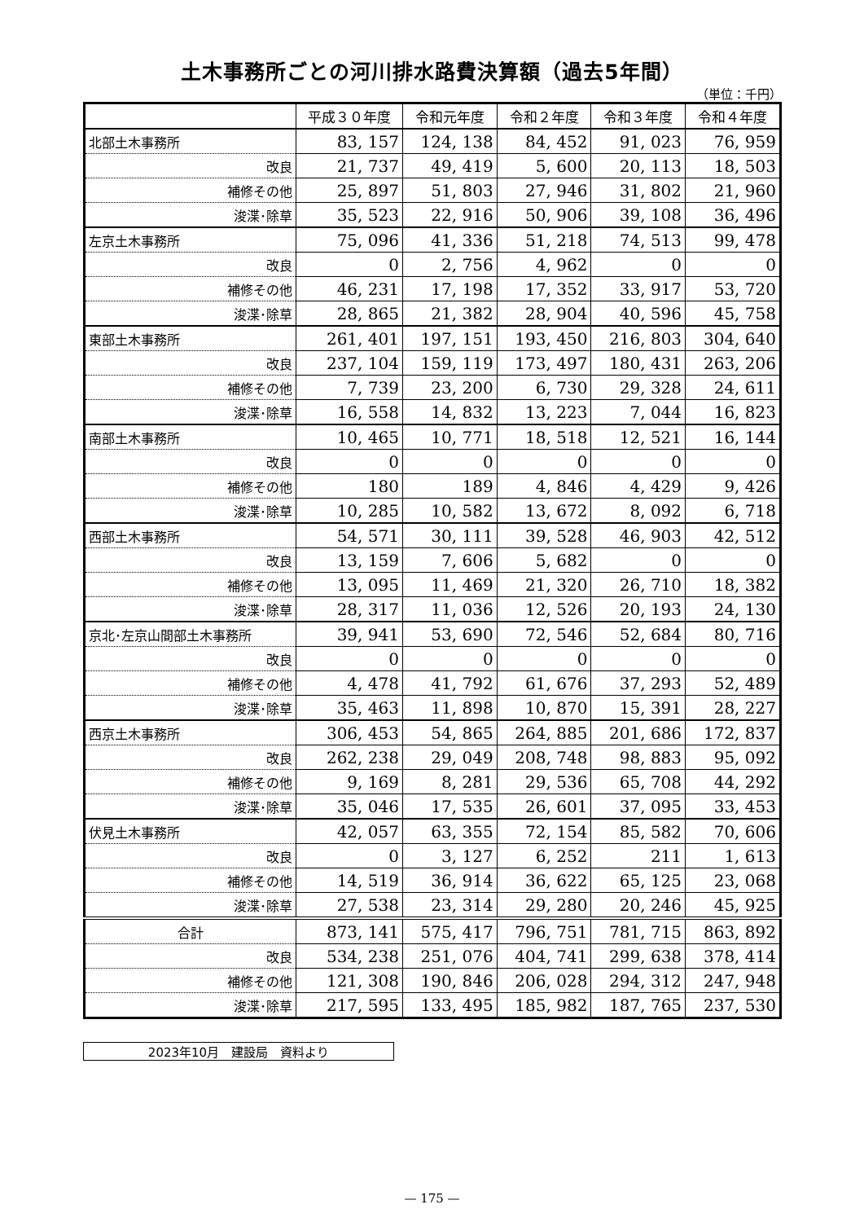土木事務所ごとの河川排水路費決算額（過去5年間）
（単位：千円）
| | 平成３０年度 | 令和元年度 | 令和２年度 | 令和３年度 | 令和４年度 |
| --- | --- | --- | --- | --- | --- |
| 北部土木事務所 | 83, 157 | 124, 138 | 84, 452 | 91, 023 | 76, 959 |
| 改良 | 21, 737 | 49, 419 | 5, 600 | 20, 113 | 18, 503 |
| 補修その他 | 25, 897 | 51, 803 | 27, 946 | 31, 802 | 21, 960 |
| 浚渫･除草 | 35, 523 | 22, 916 | 50, 906 | 39, 108 | 36, 496 |
| 左京土木事務所 | 75, 096 | 41, 336 | 51, 218 | 74, 513 | 99, 478 |
| 改良 | 0 | 2, 756 | 4, 962 | 0 | 0 |
| 補修その他 | 46, 231 | 17, 198 | 17, 352 | 33, 917 | 53, 720 |
| 浚渫･除草 | 28, 865 | 21, 382 | 28, 904 | 40, 596 | 45, 758 |
| 東部土木事務所 | 261, 401 | 197, 151 | 193, 450 | 216, 803 | 304, 640 |
| 改良 | 237, 104 | 159, 119 | 173, 497 | 180, 431 | 263, 206 |
| 補修その他 | 7, 739 | 23, 200 | 6, 730 | 29, 328 | 24, 611 |
| 浚渫･除草 | 16, 558 | 14, 832 | 13, 223 | 7, 044 | 16, 823 |
| 南部土木事務所 | 10, 465 | 10, 771 | 18, 518 | 12, 521 | 16, 144 |
| 改良 | 0 | 0 | 0 | 0 | 0 |
| 補修その他 | 180 | 189 | 4, 846 | 4, 429 | 9, 426 |
| 浚渫･除草 | 10, 285 | 10, 582 | 13, 672 | 8, 092 | 6, 718 |
| 西部土木事務所 | 54, 571 | 30, 111 | 39, 528 | 46, 903 | 42, 512 |
| 改良 | 13, 159 | 7, 606 | 5, 682 | 0 | 0 |
| 補修その他 | 13, 095 | 11, 469 | 21, 320 | 26, 710 | 18, 382 |
| 浚渫･除草 | 28, 317 | 11, 036 | 12, 526 | 20, 193 | 24, 130 |
| 京北･左京山間部土木事務所 | 39, 941 | 53, 690 | 72, 546 | 52, 684 | 80, 716 |
| 改良 | 0 | 0 | 0 | 0 | 0 |
| 補修その他 | 4, 478 | 41, 792 | 61, 676 | 37, 293 | 52, 489 |
| 浚渫･除草 | 35, 463 | 11, 898 | 10, 870 | 15, 391 | 28, 227 |
| 西京土木事務所 | 306, 453 | 54, 865 | 264, 885 | 201, 686 | 172, 837 |
| 改良 | 262, 238 | 29, 049 | 208, 748 | 98, 883 | 95, 092 |
| 補修その他 | 9, 169 | 8, 281 | 29, 536 | 65, 708 | 44, 292 |
| 浚渫･除草 | 35, 046 | 17, 535 | 26, 601 | 37, 095 | 33, 453 |
| 伏見土木事務所 | 42, 057 | 63, 355 | 72, 154 | 85, 582 | 70, 606 |
| 改良 | 0 | 3, 127 | 6, 252 | 211 | 1, 613 |
| 補修その他 | 14, 519 | 36, 914 | 36, 622 | 65, 125 | 23, 068 |
| 浚渫･除草 | 27, 538 | 23, 314 | 29, 280 | 20, 246 | 45, 925 |
| 合計 | 873, 141 | 575, 417 | 796, 751 | 781, 715 | 863, 892 |
| 改良 | 534, 238 | 251, 076 | 404, 741 | 299, 638 | 378, 414 |
| 補修その他 | 121, 308 | 190, 846 | 206, 028 | 294, 312 | 247, 948 |
| 浚渫･除草 | 217, 595 | 133, 495 | 185, 982 | 187, 765 | 237, 530 |
2023年10月　建設局　資料より
— 175 —